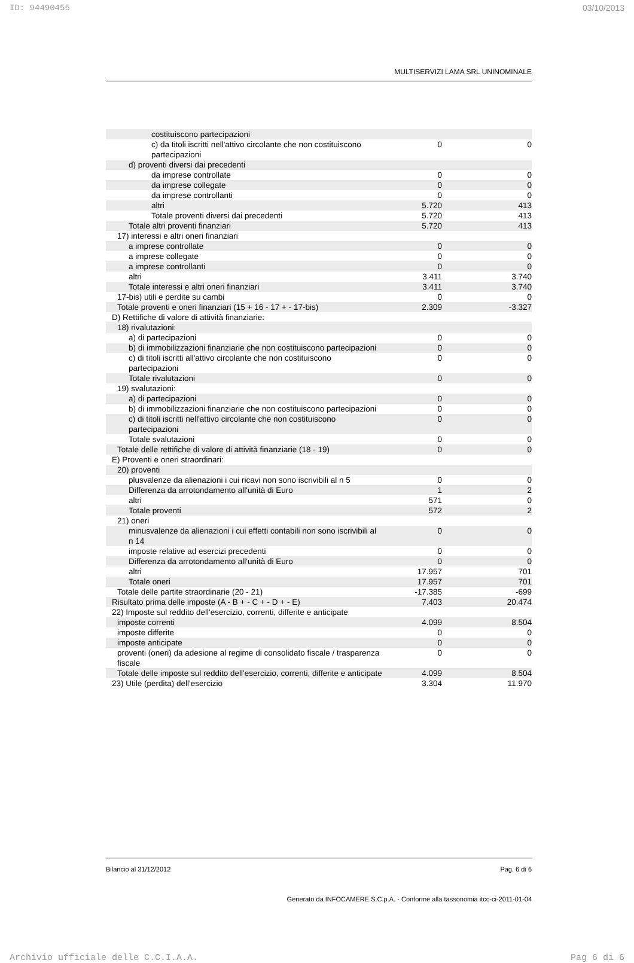ID: 94490455 03/10/2013
MULTISERVIZI LAMA SRL UNINOMINALE
| costituiscono partecipazioni | | | |
| c) da titoli iscritti nell'attivo circolante che non costituiscono partecipazioni | 0 | | 0 |
| d) proventi diversi dai precedenti | | | |
| da imprese controllate | 0 | | 0 |
| da imprese collegate | 0 | | 0 |
| da imprese controllanti | 0 | | 0 |
| altri | 5.720 | | 413 |
| Totale proventi diversi dai precedenti | 5.720 | | 413 |
| Totale altri proventi finanziari | 5.720 | | 413 |
| 17) interessi e altri oneri finanziari | | | |
| a imprese controllate | 0 | | 0 |
| a imprese collegate | 0 | | 0 |
| a imprese controllanti | 0 | | 0 |
| altri | 3.411 | | 3.740 |
| Totale interessi e altri oneri finanziari | 3.411 | | 3.740 |
| 17-bis) utili e perdite su cambi | 0 | | 0 |
| Totale proventi e oneri finanziari (15 + 16 - 17 + - 17-bis) | 2.309 | | -3.327 |
| D) Rettifiche di valore di attività finanziarie: | | | |
| 18) rivalutazioni: | | | |
| a) di partecipazioni | 0 | | 0 |
| b) di immobilizzazioni finanziarie che non costituiscono partecipazioni | 0 | | 0 |
| c) di titoli iscritti all'attivo circolante che non costituiscono partecipazioni | 0 | | 0 |
| Totale rivalutazioni | 0 | | 0 |
| 19) svalutazioni: | | | |
| a) di partecipazioni | 0 | | 0 |
| b) di immobilizzazioni finanziarie che non costituiscono partecipazioni | 0 | | 0 |
| c) di titoli iscritti nell'attivo circolante che non costituiscono partecipazioni | 0 | | 0 |
| Totale svalutazioni | 0 | | 0 |
| Totale delle rettifiche di valore di attività finanziarie (18 - 19) | 0 | | 0 |
| E) Proventi e oneri straordinari: | | | |
| 20) proventi | | | |
| plusvalenze da alienazioni i cui ricavi non sono iscrivibili al n 5 | 0 | | 0 |
| Differenza da arrotondamento all'unità di Euro | 1 | | 2 |
| altri | 571 | | 0 |
| Totale proventi | 572 | | 2 |
| 21) oneri | | | |
| minusvalenze da alienazioni i cui effetti contabili non sono iscrivibili al n 14 | 0 | | 0 |
| imposte relative ad esercizi precedenti | 0 | | 0 |
| Differenza da arrotondamento all'unità di Euro | 0 | | 0 |
| altri | 17.957 | | 701 |
| Totale oneri | 17.957 | | 701 |
| Totale delle partite straordinarie (20 - 21) | -17.385 | | -699 |
| Risultato prima delle imposte (A - B + - C + - D + - E) | 7.403 | | 20.474 |
| 22) Imposte sul reddito dell'esercizio, correnti, differite e anticipate | | | |
| imposte correnti | 4.099 | | 8.504 |
| imposte differite | 0 | | 0 |
| imposte anticipate | 0 | | 0 |
| proventi (oneri) da adesione al regime di consolidato fiscale / trasparenza fiscale | 0 | | 0 |
| Totale delle imposte sul reddito dell'esercizio, correnti, differite e anticipate | 4.099 | | 8.504 |
| 23) Utile (perdita) dell'esercizio | 3.304 | | 11.970 |
Bilancio al 31/12/2012 Pag. 6 di 6
Generato da INFOCAMERE S.C.p.A. - Conforme alla tassonomia itcc-ci-2011-01-04
Archivio ufficiale delle C.C.I.A.A. Pag 6 di 6